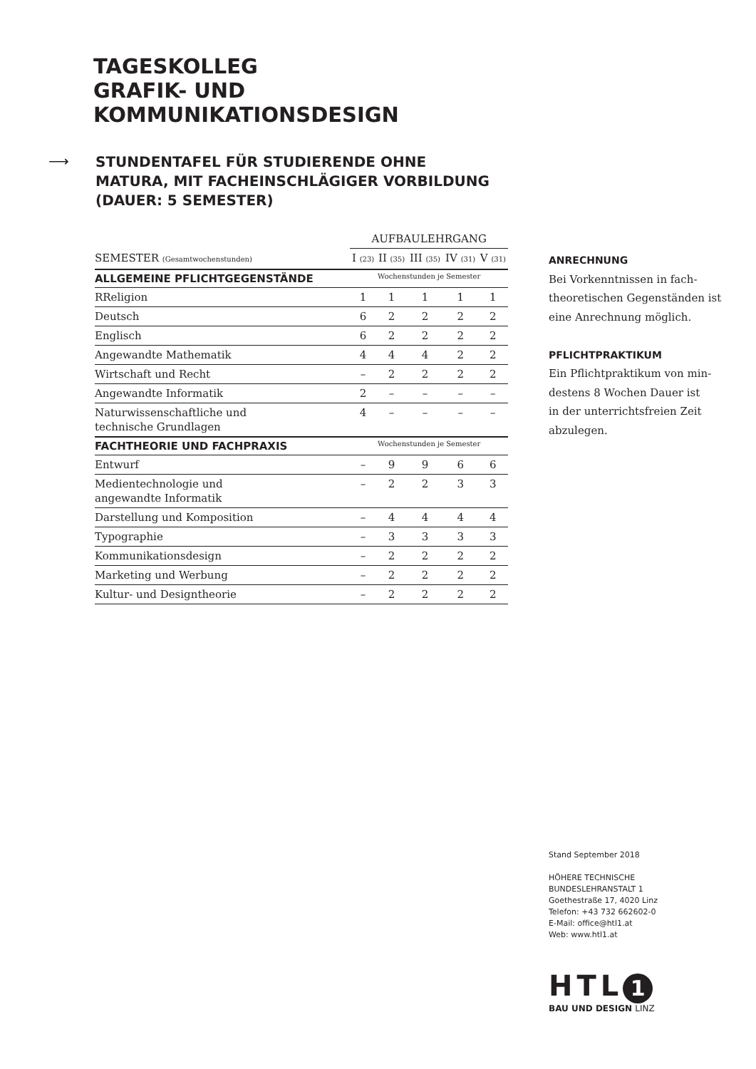TAGESKOLLEG
GRAFIK- UND
KOMMUNIKATIONSDESIGN
⟶
STUNDENTAFEL FÜR STUDIERENDE OHNE
MATURA, MIT FACHEINSCHLÄGIGER VORBILDUNG
(DAUER: 5 SEMESTER)
| | AUFBAULEHRGANG | | | | |
| --- | --- | --- | --- | --- | --- |
| SEMESTER (Gesamtwochenstunden) | I (23) | II (35) | III (35) | IV (31) | V (31) |
| ALLGEMEINE PFLICHTGEGENSTÄNDE | Wochenstunden je Semester | | | | |
| RReligion | 1 | 1 | 1 | 1 | 1 |
| Deutsch | 6 | 2 | 2 | 2 | 2 |
| Englisch | 6 | 2 | 2 | 2 | 2 |
| Angewandte Mathematik | 4 | 4 | 4 | 2 | 2 |
| Wirtschaft und Recht | – | 2 | 2 | 2 | 2 |
| Angewandte Informatik | 2 | – | – | – | – |
| Naturwissenschaftliche und technische Grundlagen | 4 | – | – | – | – |
| FACHTHEORIE UND FACHPRAXIS | Wochenstunden je Semester | | | | |
| Entwurf | – | 9 | 9 | 6 | 6 |
| Medientechnologie und angewandte Informatik | – | 2 | 2 | 3 | 3 |
| Darstellung und Komposition | – | 4 | 4 | 4 | 4 |
| Typographie | – | 3 | 3 | 3 | 3 |
| Kommunikationsdesign | – | 2 | 2 | 2 | 2 |
| Marketing und Werbung | – | 2 | 2 | 2 | 2 |
| Kultur- und Designtheorie | – | 2 | 2 | 2 | 2 |
ANRECHNUNG
Bei Vorkenntnissen in fach-
theoretischen Gegenständen ist
eine Anrechnung möglich.
PFLICHTPRAKTIKUM
Ein Pflichtpraktikum von min-
destens 8 Wochen Dauer ist
in der unterrichtsfreien Zeit
abzulegen.
Stand September 2018
HÖHERE TECHNISCHE
BUNDESLEHRANSTALT 1
Goethestraße 17, 4020 Linz
Telefon: +43 732 662602-0
E-Mail: office@htl1.at
Web: www.htl1.at
HTL 1
BAU UND DESIGN LINZ